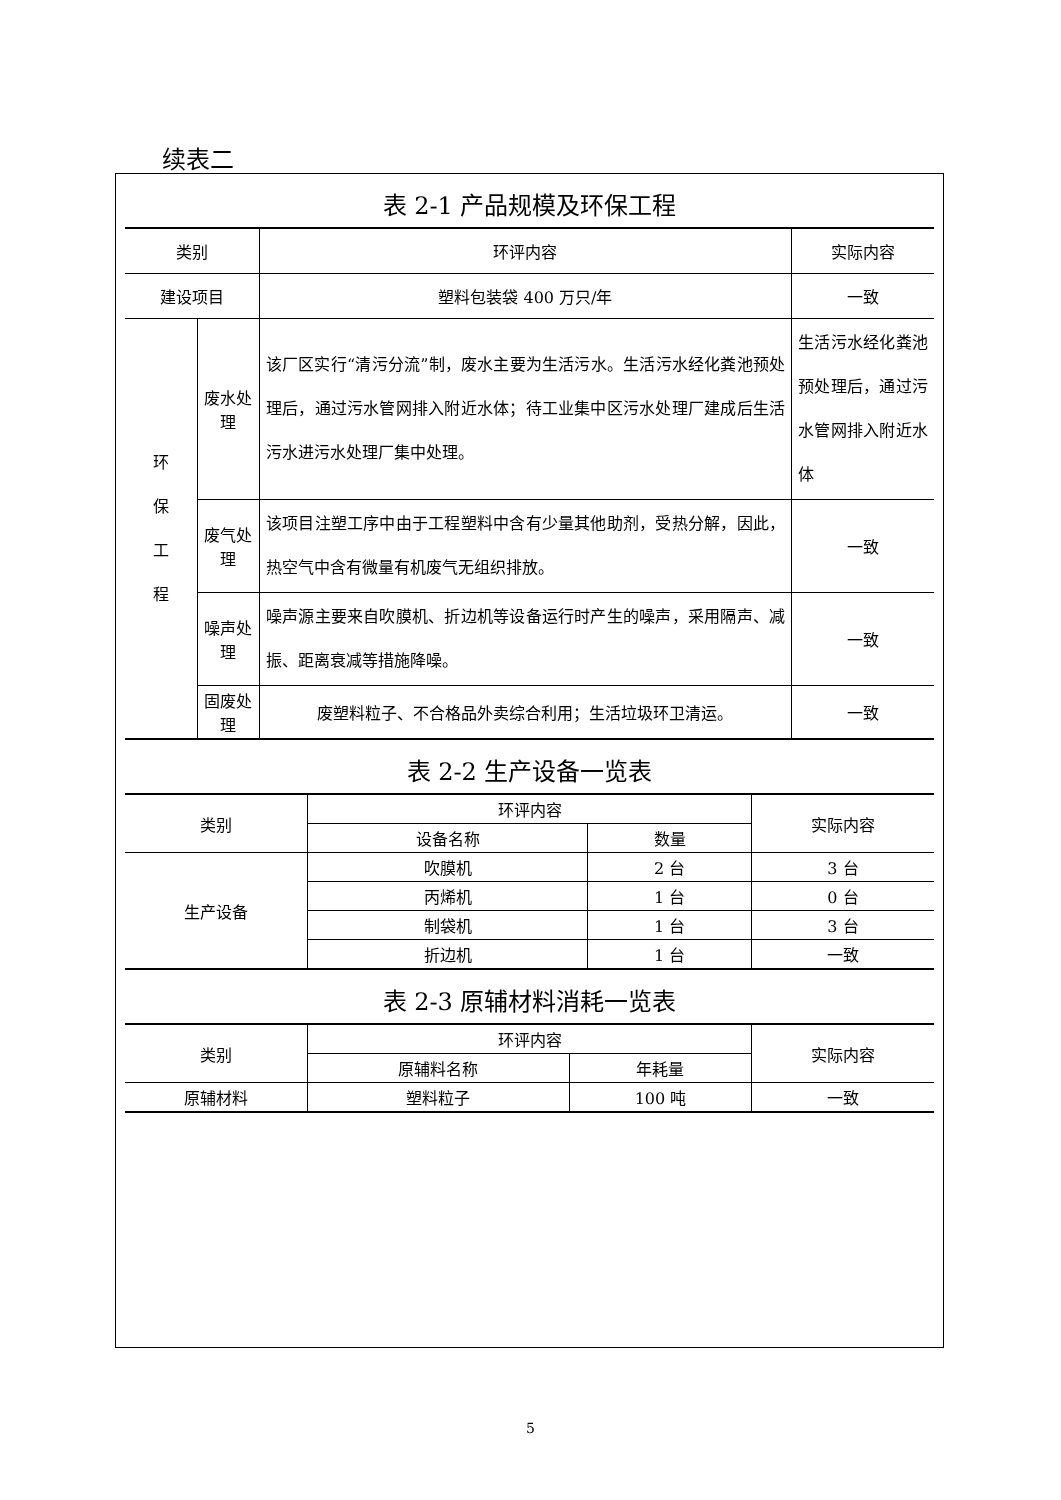续表二
表 2-1 产品规模及环保工程
| 类别 | | 环评内容 | 实际内容 |
| --- | --- | --- | --- |
| 建设项目 | | 塑料包装袋 400 万只/年 | 一致 |
| 环 保 工 程 | 废水处理 | 该厂区实行“清污分流”制，废水主要为生活污水。生活污水经化粪池预处理后，通过污水管网排入附近水体；待工业集中区污水处理厂建成后生活污水进污水处理厂集中处理。 | 生活污水经化粪池预处理后，通过污水管网排入附近水体 |
| | 废气处理 | 该项目注塑工序中由于工程塑料中含有少量其他助剂，受热分解，因此，热空气中含有微量有机废气无组织排放。 | 一致 |
| | 噪声处理 | 噪声源主要来自吹膜机、折边机等设备运行时产生的噪声，采用隔声、减振、距离衰减等措施降噪。 | 一致 |
| | 固废处理 | 废塑料粒子、不合格品外卖综合利用；生活垃圾环卫清运。 | 一致 |
表 2-2 生产设备一览表
| 类别 | 环评内容 | | 实际内容 |
| --- | --- | --- | --- |
| | 设备名称 | 数量 | |
| 生产设备 | 吹膜机 | 2 台 | 3 台 |
| | 丙烯机 | 1 台 | 0 台 |
| | 制袋机 | 1 台 | 3 台 |
| | 折边机 | 1 台 | 一致 |
表 2-3 原辅材料消耗一览表
| 类别 | 环评内容 | | 实际内容 |
| --- | --- | --- | --- |
| | 原辅料名称 | 年耗量 | |
| 原辅材料 | 塑料粒子 | 100 吨 | 一致 |
5